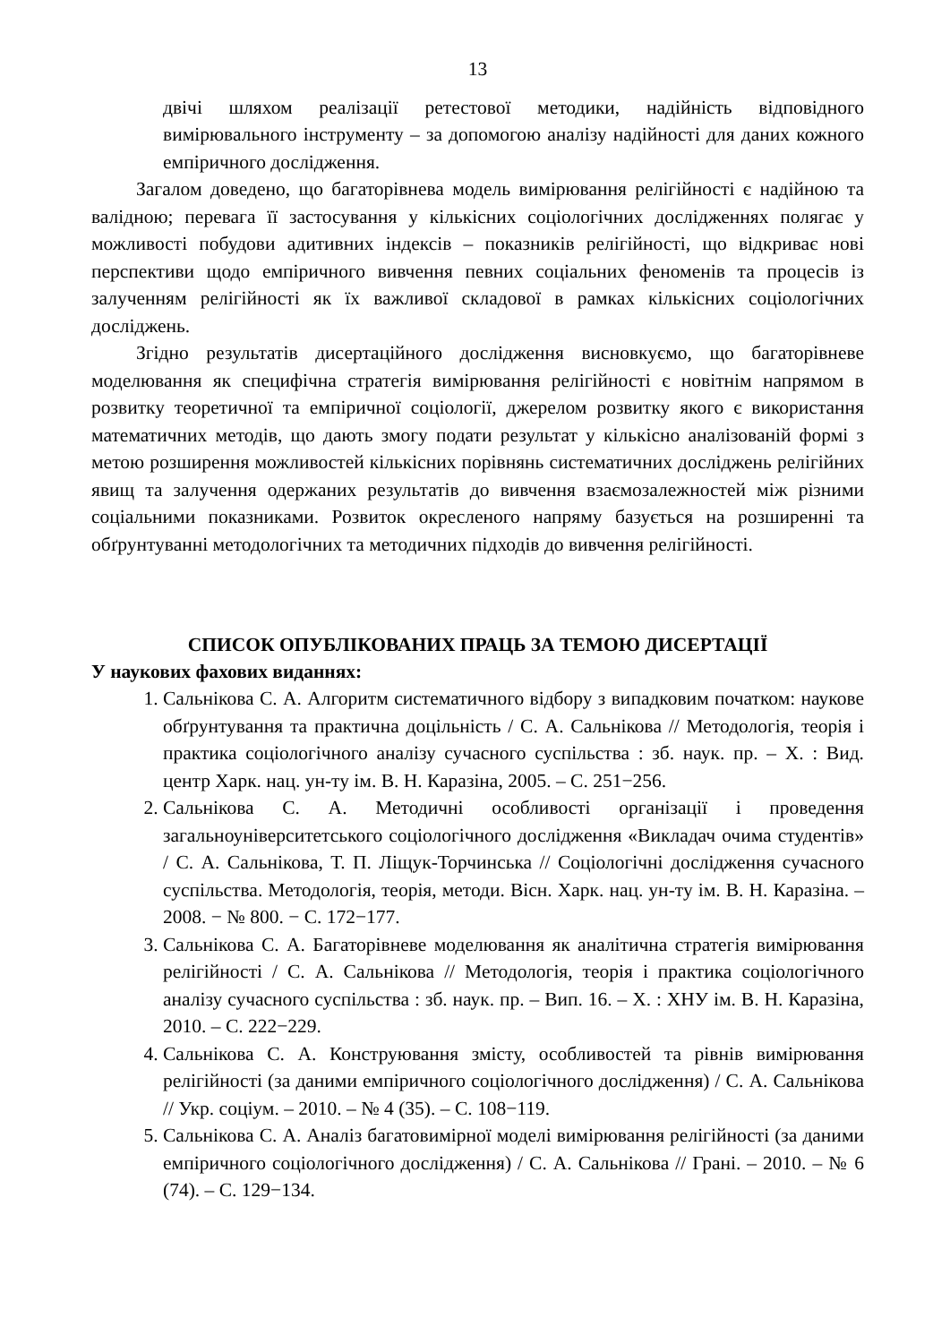13
двічі шляхом реалізації ретестової методики, надійність відповідного вимірювального інструменту – за допомогою аналізу надійності для даних кожного емпіричного дослідження.
Загалом доведено, що багаторівнева модель вимірювання релігійності є надійною та валідною; перевага її застосування у кількісних соціологічних дослідженнях полягає у можливості побудови адитивних індексів – показників релігійності, що відкриває нові перспективи щодо емпіричного вивчення певних соціальних феноменів та процесів із залученням релігійності як їх важливої складової в рамках кількісних соціологічних досліджень.
Згідно результатів дисертаційного дослідження висновкуємо, що багаторівневе моделювання як специфічна стратегія вимірювання релігійності є новітнім напрямом в розвитку теоретичної та емпіричної соціології, джерелом розвитку якого є використання математичних методів, що дають змогу подати результат у кількісно аналізованій формі з метою розширення можливостей кількісних порівнянь систематичних досліджень релігійних явищ та залучення одержаних результатів до вивчення взаємозалежностей між різними соціальними показниками. Розвиток окресленого напряму базується на розширенні та обґрунтуванні методологічних та методичних підходів до вивчення релігійності.
СПИСОК ОПУБЛІКОВАНИХ ПРАЦЬ ЗА ТЕМОЮ ДИСЕРТАЦІЇ
У наукових фахових виданнях:
1. Сальнікова С. А. Алгоритм систематичного відбору з випадковим початком: наукове обґрунтування та практична доцільність / С. А. Сальнікова // Методологія, теорія і практика соціологічного аналізу сучасного суспільства : зб. наук. пр. – Х. : Вид. центр Харк. нац. ун-ту ім. В. Н. Каразіна, 2005. – С. 251−256.
2. Сальнікова С. А. Методичні особливості організації і проведення загальноуніверситетського соціологічного дослідження «Викладач очима студентів» / С. А. Сальнікова, Т. П. Ліщук-Торчинська // Соціологічні дослідження сучасного суспільства. Методологія, теорія, методи. Вісн. Харк. нац. ун-ту ім. В. Н. Каразіна. – 2008. − № 800. − С. 172−177.
3. Сальнікова С. А. Багаторівневе моделювання як аналітична стратегія вимірювання релігійності / С. А. Сальнікова // Методологія, теорія і практика соціологічного аналізу сучасного суспільства : зб. наук. пр. – Вип. 16. – Х. : ХНУ ім. В. Н. Каразіна, 2010. – С. 222−229.
4. Сальнікова С. А. Конструювання змісту, особливостей та рівнів вимірювання релігійності (за даними емпіричного соціологічного дослідження) / С. А. Сальнікова // Укр. соціум. – 2010. – № 4 (35). – С. 108−119.
5. Сальнікова С. А. Аналіз багатовимірної моделі вимірювання релігійності (за даними емпіричного соціологічного дослідження) / С. А. Сальнікова // Грані. – 2010. – № 6 (74). – С. 129−134.